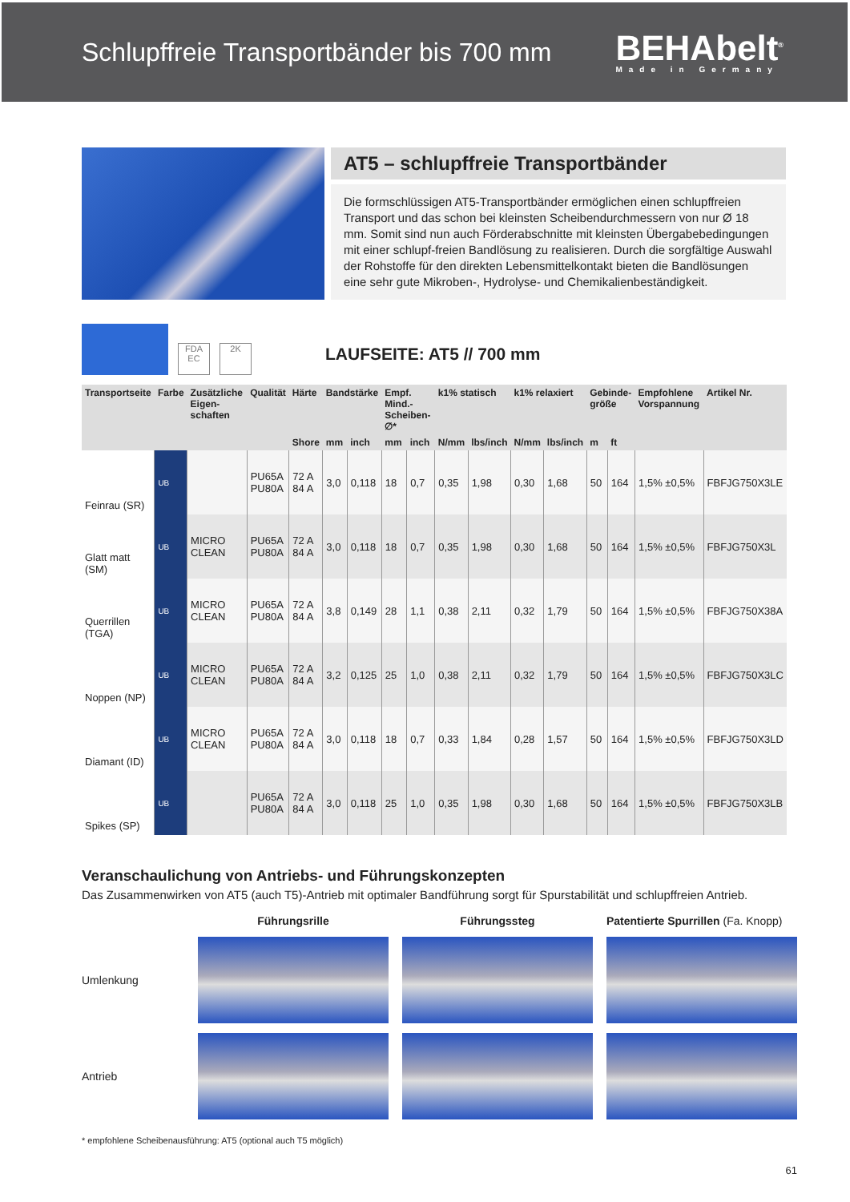Schlupffreie Transportbänder bis 700 mm
BEHAbelt<sup>®</sup>
Made in Germany
AT5 – schlupffreie Transportbänder
Die formschlüssigen AT5-Transportbänder ermöglichen einen schlupffreien Transport und das schon bei kleinsten Scheibendurchmessern von nur Ø 18 mm. Somit sind nun auch Förderabschnitte mit kleinsten Übergabebedingungen mit einer schlupf-freien Bandlösung zu realisieren. Durch die sorgfältige Auswahl der Rohstoffe für den direkten Lebensmittelkontakt bieten die Bandlösungen eine sehr gute Mikroben-, Hydrolyse- und Chemikalienbeständigkeit.
FDA EC
2K
LAUFSEITE: AT5 // 700 mm
| Transportseite | Farbe | Zusätzliche Eigen-schaften | Qualität | Härte | Bandstärke | | Empf. Mind.-Scheiben-∅* | | k1% statisch | | k1% relaxiert | | Gebinde-größe | | Empfohlene Vorspannung | Artikel Nr. |
| --- | --- | --- | --- | --- | --- | --- | --- | --- | --- | --- | --- | --- | --- | --- | --- | --- |
| | | | | Shore | mm | inch | mm | inch | N/mm | lbs/inch | N/mm | lbs/inch | m | ft | | |
| Feinrau (SR) | UB | | PU65A PU80A | 72 A 84 A | 3,0 | 0,118 | 18 | 0,7 | 0,35 | 1,98 | 0,30 | 1,68 | 50 | 164 | 1,5% ±0,5% | FBFJG750X3LE |
| Glatt matt (SM) | UB | MICRO CLEAN | PU65A PU80A | 72 A 84 A | 3,0 | 0,118 | 18 | 0,7 | 0,35 | 1,98 | 0,30 | 1,68 | 50 | 164 | 1,5% ±0,5% | FBFJG750X3L |
| Querrillen (TGA) | UB | MICRO CLEAN | PU65A PU80A | 72 A 84 A | 3,8 | 0,149 | 28 | 1,1 | 0,38 | 2,11 | 0,32 | 1,79 | 50 | 164 | 1,5% ±0,5% | FBFJG750X38A |
| Noppen (NP) | UB | MICRO CLEAN | PU65A PU80A | 72 A 84 A | 3,2 | 0,125 | 25 | 1,0 | 0,38 | 2,11 | 0,32 | 1,79 | 50 | 164 | 1,5% ±0,5% | FBFJG750X3LC |
| Diamant (ID) | UB | MICRO CLEAN | PU65A PU80A | 72 A 84 A | 3,0 | 0,118 | 18 | 0,7 | 0,33 | 1,84 | 0,28 | 1,57 | 50 | 164 | 1,5% ±0,5% | FBFJG750X3LD |
| Spikes (SP) | UB | | PU65A PU80A | 72 A 84 A | 3,0 | 0,118 | 25 | 1,0 | 0,35 | 1,98 | 0,30 | 1,68 | 50 | 164 | 1,5% ±0,5% | FBFJG750X3LB |
Veranschaulichung von Antriebs- und Führungskonzepten
Das Zusammenwirken von AT5 (auch T5)-Antrieb mit optimaler Bandführung sorgt für Spurstabilität und schlupffreien Antrieb.
Führungsrille Führungssteg Patentierte Spurrillen (Fa. Knopp) Umlenkung
Antrieb
* empfohlene Scheibenausführung: AT5 (optional auch T5 möglich)
61